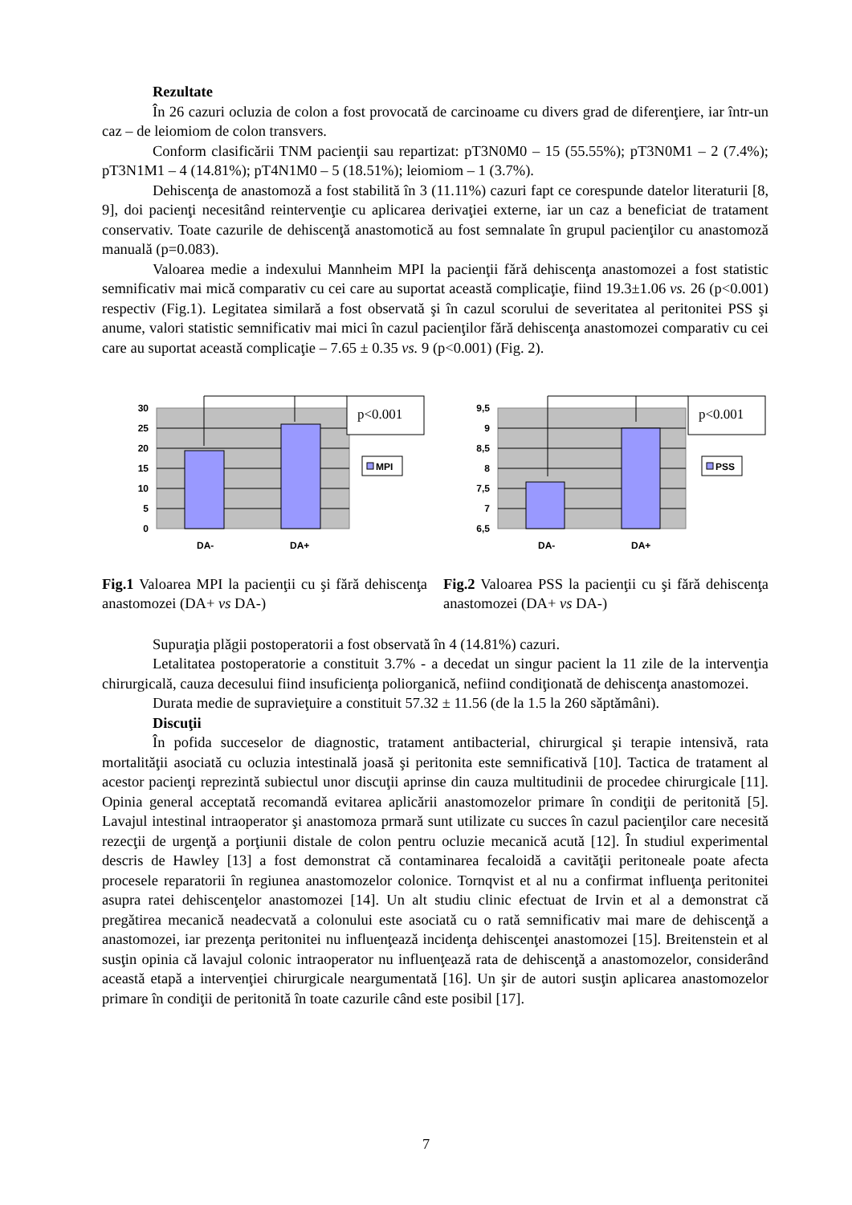Rezultate
În 26 cazuri ocluzia de colon a fost provocată de carcinoame cu divers grad de diferenţiere, iar într-un caz – de leiomiom de colon transvers.
Conform clasificării TNM pacienţii sau repartizat: pT3N0M0 – 15 (55.55%); pT3N0M1 – 2 (7.4%); pT3N1M1 – 4 (14.81%); pT4N1M0 – 5 (18.51%); leiomiom – 1 (3.7%).
Dehiscenţa de anastomoză a fost stabilită în 3 (11.11%) cazuri fapt ce corespunde datelor literaturii [8, 9], doi pacienţi necesitând reintervenţie cu aplicarea derivaţiei externe, iar un caz a beneficiat de tratament conservativ. Toate cazurile de dehiscenţă anastomotică au fost semnalate în grupul pacienţilor cu anastomoză manuală (p=0.083).
Valoarea medie a indexului Mannheim MPI la pacienţii fără dehiscenţa anastomozei a fost statistic semnificativ mai mică comparativ cu cei care au suportat această complicaţie, fiind 19.3±1.06 vs. 26 (p<0.001) respectiv (Fig.1). Legitatea similară a fost observată şi în cazul scorului de severitatea al peritonitei PSS şi anume, valori statistic semnificativ mai mici în cazul pacienţilor fără dehiscenţa anastomozei comparativ cu cei care au suportat această complicaţie – 7.65 ± 0.35 vs. 9 (p<0.001) (Fig. 2).
p<0.001
MPI
30
25
20
15
10
5
0
DA-
DA+
Fig.1 Valoarea MPI la pacienţii cu şi fără dehiscenţa anastomozei (DA+ vs DA-)
p<0.001
PSS
9,5
9
8,5
8
7,5
7
6,5
DA-
DA+
Fig.2 Valoarea PSS la pacienţii cu şi fără dehiscenţa anastomozei (DA+ vs DA-)
Supuraţia plăgii postoperatorii a fost observată în 4 (14.81%) cazuri.
Letalitatea postoperatorie a constituit 3.7% - a decedat un singur pacient la 11 zile de la intervenţia chirurgicală, cauza decesului fiind insuficienţa poliorganică, nefiind condiţionată de dehiscenţa anastomozei.
Durata medie de supravieţuire a constituit 57.32 ± 11.56 (de la 1.5 la 260 săptămâni).
Discuţii
În pofida succeselor de diagnostic, tratament antibacterial, chirurgical şi terapie intensivă, rata mortalităţii asociată cu ocluzia intestinală joasă şi peritonita este semnificativă [10]. Tactica de tratament al acestor pacienţi reprezintă subiectul unor discuţii aprinse din cauza multitudinii de procedee chirurgicale [11]. Opinia general acceptată recomandă evitarea aplicării anastomozelor primare în condiţii de peritonită [5]. Lavajul intestinal intraoperator şi anastomoza prmară sunt utilizate cu succes în cazul pacienţilor care necesită rezecţii de urgenţă a porţiunii distale de colon pentru ocluzie mecanică acută [12]. În studiul experimental descris de Hawley [13] a fost demonstrat că contaminarea fecaloidă a cavităţii peritoneale poate afecta procesele reparatorii în regiunea anastomozelor colonice. Tornqvist et al nu a confirmat influenţa peritonitei asupra ratei dehiscenţelor anastomozei [14]. Un alt studiu clinic efectuat de Irvin et al a demonstrat că pregătirea mecanică neadecvată a colonului este asociată cu o rată semnificativ mai mare de dehiscenţă a anastomozei, iar prezenţa peritonitei nu influenţează incidenţa dehiscenţei anastomozei [15]. Breitenstein et al susţin opinia că lavajul colonic intraoperator nu influenţează rata de dehiscenţă a anastomozelor, considerând această etapă a intervenţiei chirurgicale neargumentată [16]. Un şir de autori susţin aplicarea anastomozelor primare în condiţii de peritonită în toate cazurile când este posibil [17].
7